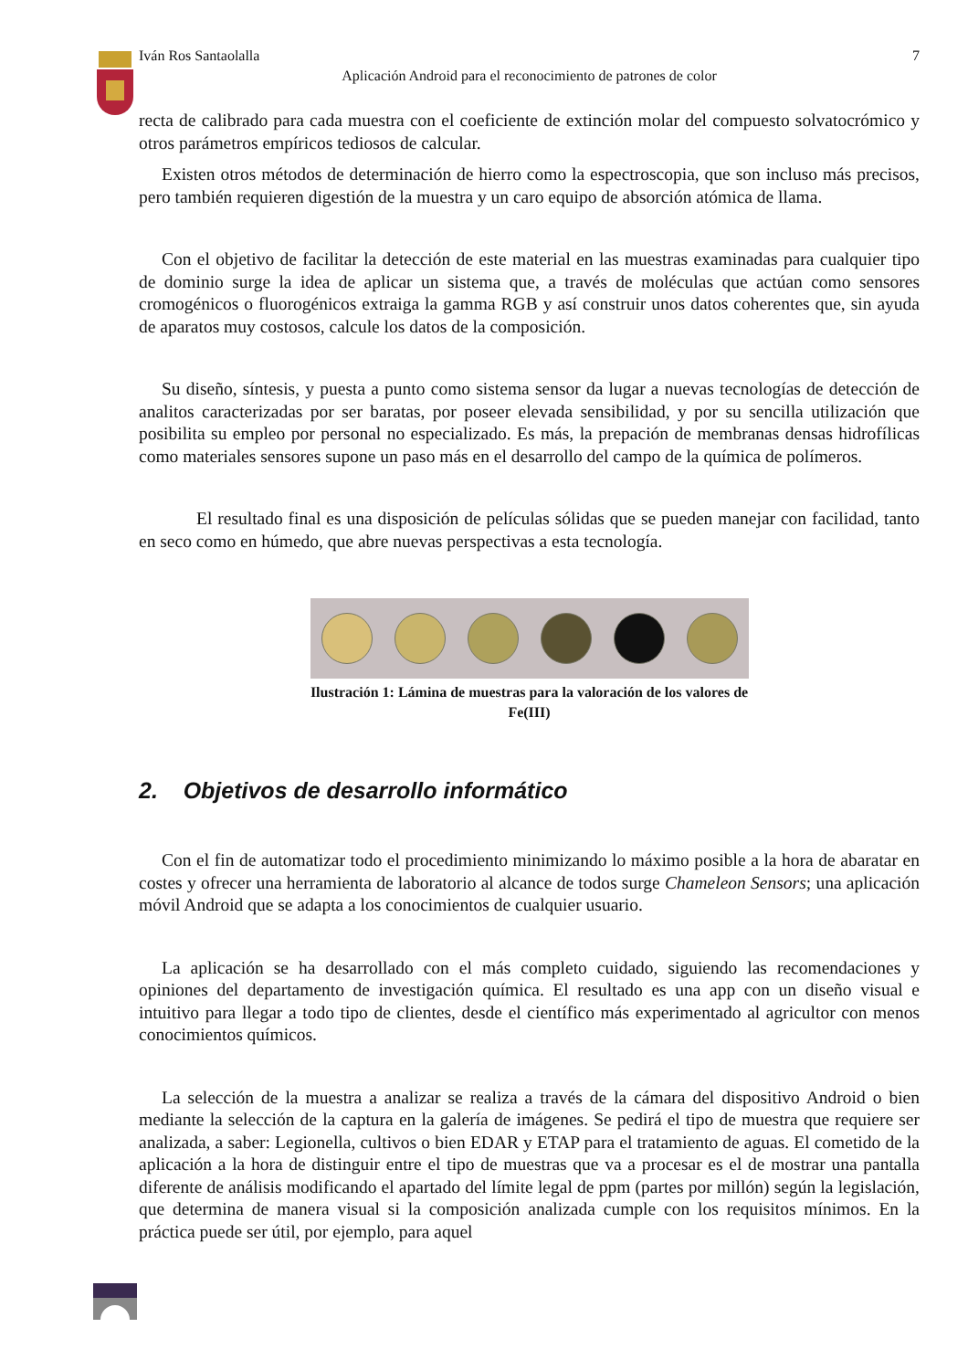Iván Ros Santaolalla 7
Aplicación Android para el reconocimiento de patrones de color
recta de calibrado para cada muestra con el coeficiente de extinción molar del compuesto solvatocrómico y otros parámetros empíricos tediosos de calcular.
Existen otros métodos de determinación de hierro como la espectroscopia, que son incluso más precisos, pero también requieren digestión de la muestra y un caro equipo de absorción atómica de llama.
Con el objetivo de facilitar la detección de este material en las muestras examinadas para cualquier tipo de dominio surge la idea de aplicar un sistema que, a través de moléculas que actúan como sensores cromogénicos o fluorogénicos extraiga la gamma RGB y así construir unos datos coherentes que, sin ayuda de aparatos muy costosos, calcule los datos de la composición.
Su diseño, síntesis, y puesta a punto como sistema sensor da lugar a nuevas tecnologías de detección de analitos caracterizadas por ser baratas, por poseer elevada sensibilidad, y por su sencilla utilización que posibilita su empleo por personal no especializado. Es más, la prepación de membranas densas hidrofílicas como materiales sensores supone un paso más en el desarrollo del campo de la química de polímeros.
El resultado final es una disposición de películas sólidas que se pueden manejar con facilidad, tanto en seco como en húmedo, que abre nuevas perspectivas a esta tecnología.
Ilustración 1: Lámina de muestras para la valoración de los valores de Fe(III)
2. Objetivos de desarrollo informático
Con el fin de automatizar todo el procedimiento minimizando lo máximo posible a la hora de abaratar en costes y ofrecer una herramienta de laboratorio al alcance de todos surge Chameleon Sensors; una aplicación móvil Android que se adapta a los conocimientos de cualquier usuario.
La aplicación se ha desarrollado con el más completo cuidado, siguiendo las recomendaciones y opiniones del departamento de investigación química. El resultado es una app con un diseño visual e intuitivo para llegar a todo tipo de clientes, desde el científico más experimentado al agricultor con menos conocimientos químicos.
La selección de la muestra a analizar se realiza a través de la cámara del dispositivo Android o bien mediante la selección de la captura en la galería de imágenes. Se pedirá el tipo de muestra que requiere ser analizada, a saber: Legionella, cultivos o bien EDAR y ETAP para el tratamiento de aguas. El cometido de la aplicación a la hora de distinguir entre el tipo de muestras que va a procesar es el de mostrar una pantalla diferente de análisis modificando el apartado del límite legal de ppm (partes por millón) según la legislación, que determina de manera visual si la composición analizada cumple con los requisitos mínimos. En la práctica puede ser útil, por ejemplo, para aquel